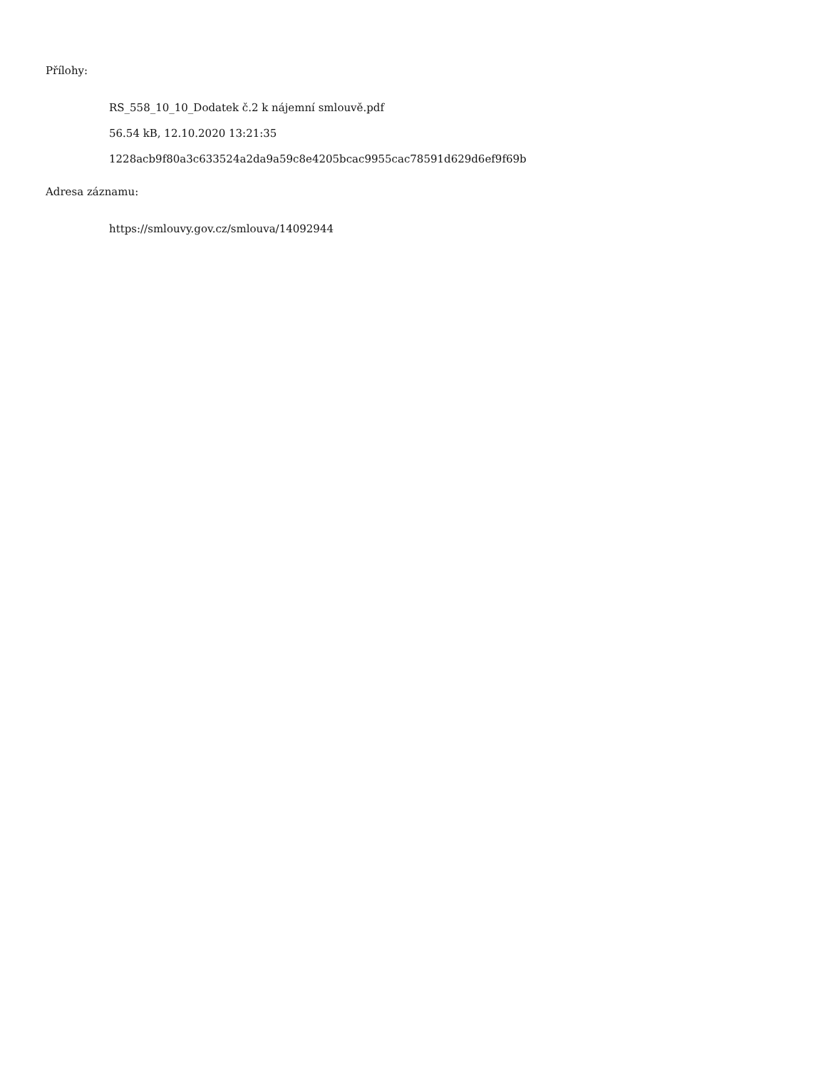Přílohy:
RS_558_10_10_Dodatek č.2 k nájemní smlouvě.pdf
56.54 kB, 12.10.2020 13:21:35
1228acb9f80a3c633524a2da9a59c8e4205bcac9955cac78591d629d6ef9f69b
Adresa záznamu:
https://smlouvy.gov.cz/smlouva/14092944